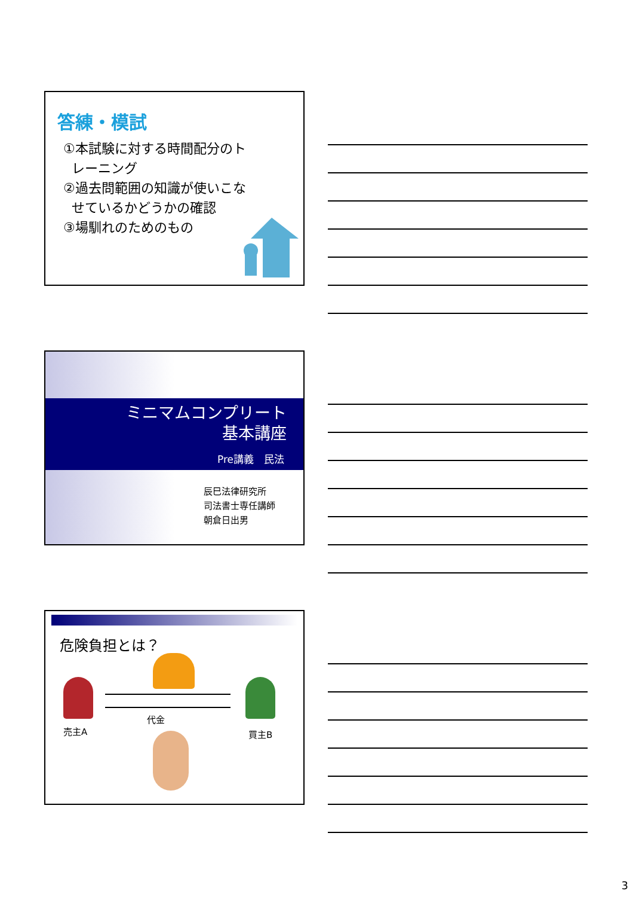答練・模試
①本試験に対する時間配分のト
レーニング
②過去問範囲の知識が使いこな
せているかどうかの確認
③場馴れのためのもの
ミニマムコンプリート
基本講座
Pre講義　民法
辰巳法律研究所
司法書士専任講師
朝倉日出男
危険負担とは？
売主A
代金
買主B
3